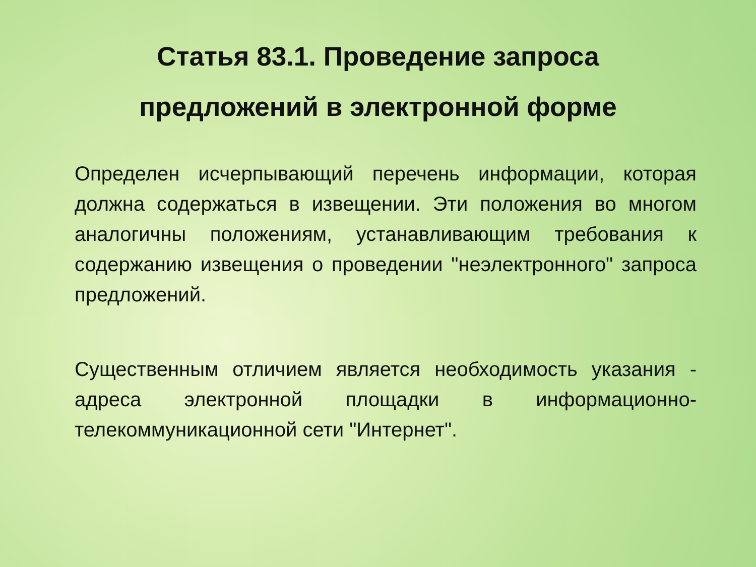Статья 83.1. Проведение запроса
предложений в электронной форме
Определен исчерпывающий перечень информации, которая должна содержаться в извещении. Эти положения во многом аналогичны положениям, устанавливающим требования к содержанию извещения о проведении "неэлектронного" запроса предложений.
Существенным отличием является необходимость указания - адреса электронной площадки в информационно-телекоммуникационной сети "Интернет".